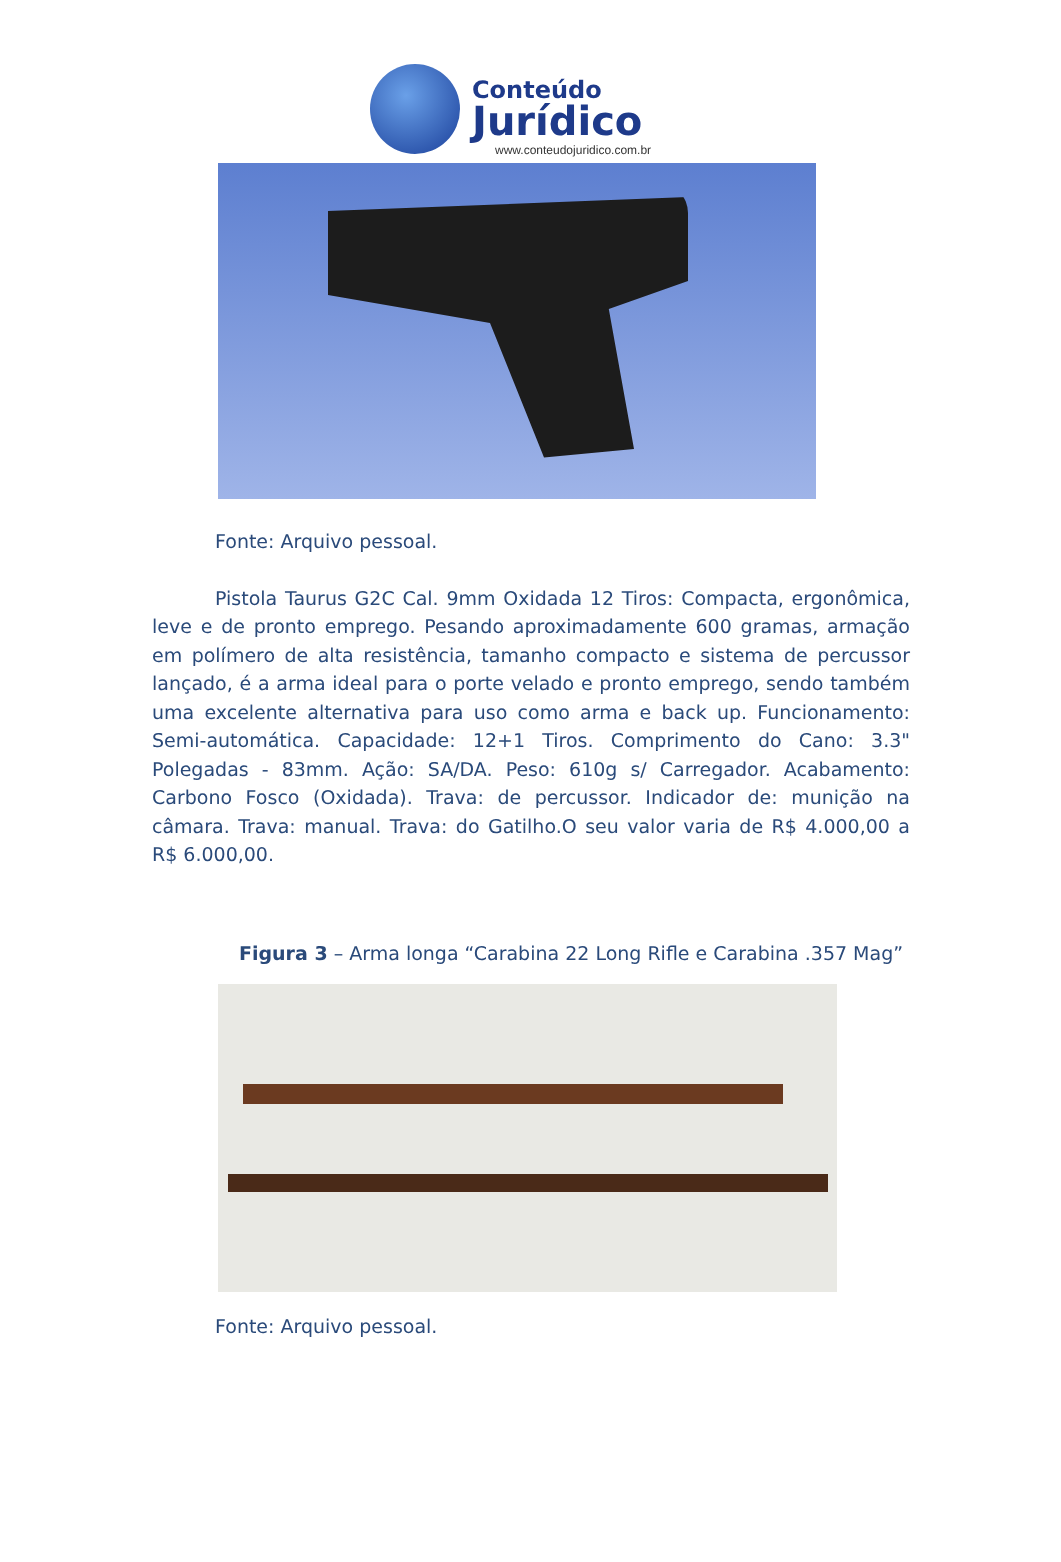Conteúdo
Jurídico
www.conteudojuridico.com.br
Fonte: Arquivo pessoal.
Pistola Taurus G2C Cal. 9mm Oxidada 12 Tiros: Compacta, ergonômica, leve e de pronto emprego. Pesando aproximadamente 600 gramas, armação em polímero de alta resistência, tamanho compacto e sistema de percussor lançado, é a arma ideal para o porte velado e pronto emprego, sendo também uma excelente alternativa para uso como arma e back up. Funcionamento: Semi-automática. Capacidade: 12+1 Tiros. Comprimento do Cano: 3.3" Polegadas - 83mm. Ação: SA/DA. Peso: 610g s/ Carregador. Acabamento: Carbono Fosco (Oxidada). Trava: de percussor. Indicador de: munição na câmara. Trava: manual. Trava: do Gatilho.O seu valor varia de R$ 4.000,00 a R$ 6.000,00.
Figura 3 – Arma longa “Carabina 22 Long Rifle e Carabina .357 Mag”
Fonte: Arquivo pessoal.